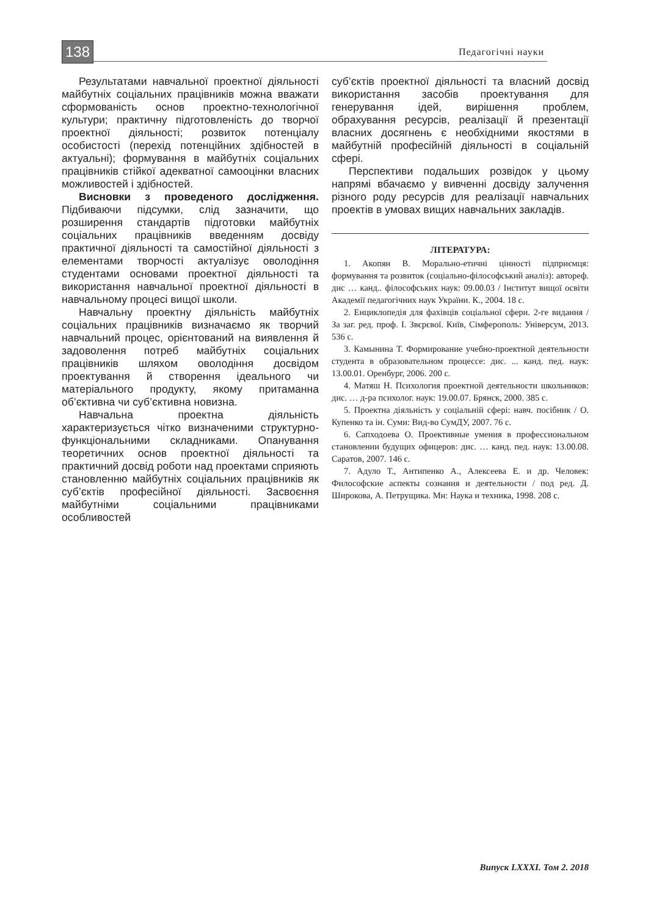138 Педагогічні науки
Результатами навчальної проектної діяльності майбутніх соціальних працівників можна вважати сформованість основ проектно-технологічної культури; практичну підготовленість до творчої проектної діяльності; розвиток потенціалу особистості (перехід потенційних здібностей в актуальні); формування в майбутніх соціальних працівників стійкої адекватної самооцінки власних можливостей і здібностей.
Висновки з проведеного дослідження. Підбиваючи підсумки, слід зазначити, що розширення стандартів підготовки майбутніх соціальних працівників введенням досвіду практичної діяльності та самостійної діяльності з елементами творчості актуалізує оволодіння студентами основами проектної діяльності та використання навчальної проектної діяльності в навчальному процесі вищої школи.
Навчальну проектну діяльність майбутніх соціальних працівників визначаємо як творчий навчальний процес, орієнтований на виявлення й задоволення потреб майбутніх соціальних працівників шляхом оволодіння досвідом проектування й створення ідеального чи матеріального продукту, якому притаманна об’єктивна чи суб’єктивна новизна.
Навчальна проектна діяльність характеризується чітко визначеними структурно-функціональними складниками. Опанування теоретичних основ проектної діяльності та практичний досвід роботи над проектами сприяють становленню майбутніх соціальних працівників як суб’єктів професійної діяльності. Засвоєння майбутніми соціальними працівниками особливостей
суб’єктів проектної діяльності та власний досвід використання засобів проектування для генерування ідей, вирішення проблем, обрахування ресурсів, реалізації й презентації власних досягнень є необхідними якостями в майбутній професійній діяльності в соціальній сфері.
Перспективи подальших розвідок у цьому напрямі вбачаємо у вивченні досвіду залучення різного роду ресурсів для реалізації навчальних проектів в умовах вищих навчальних закладів.
ЛІТЕРАТУРА:
1. Акопян В. Морально-етичні цінності підприємця: формування та розвиток (соціально-філософський аналіз): автореф. дис … канд.. філософських наук: 09.00.03 / Інститут вищої освіти Академії педагогічних наук України. К., 2004. 18 с.
2. Енциклопедія для фахівців соціальної сфери. 2-ге видання / За заг. ред. проф. І. Звєрєвої. Київ, Сімферополь: Універсум, 2013. 536 с.
3. Камынина Т. Формирование учебно-проектной деятельности студента в образовательном процессе: дис. ... канд. пед. наук: 13.00.01. Оренбург, 2006. 200 с.
4. Матяш Н. Психология проектной деятельности школьников: дис. … д-ра психолог. наук: 19.00.07. Брянск, 2000. 385 с.
5. Проектна діяльність у соціальній сфері: навч. посібник / О. Купенко та ін. Суми: Вид-во СумДУ, 2007. 76 с.
6. Сапходоева О. Проективные умения в профессиональном становлении будущих офицеров: дис. … канд. пед. наук: 13.00.08. Саратов, 2007. 146 с.
7. Адуло Т., Антипенко А., Алексеева Е. и др. Человек: Философские аспекты сознания и деятельности / под ред. Д. Широкова, А. Петрущика. Мн: Наука и техника, 1998. 208 с.
Випуск LXXXI. Том 2. 2018